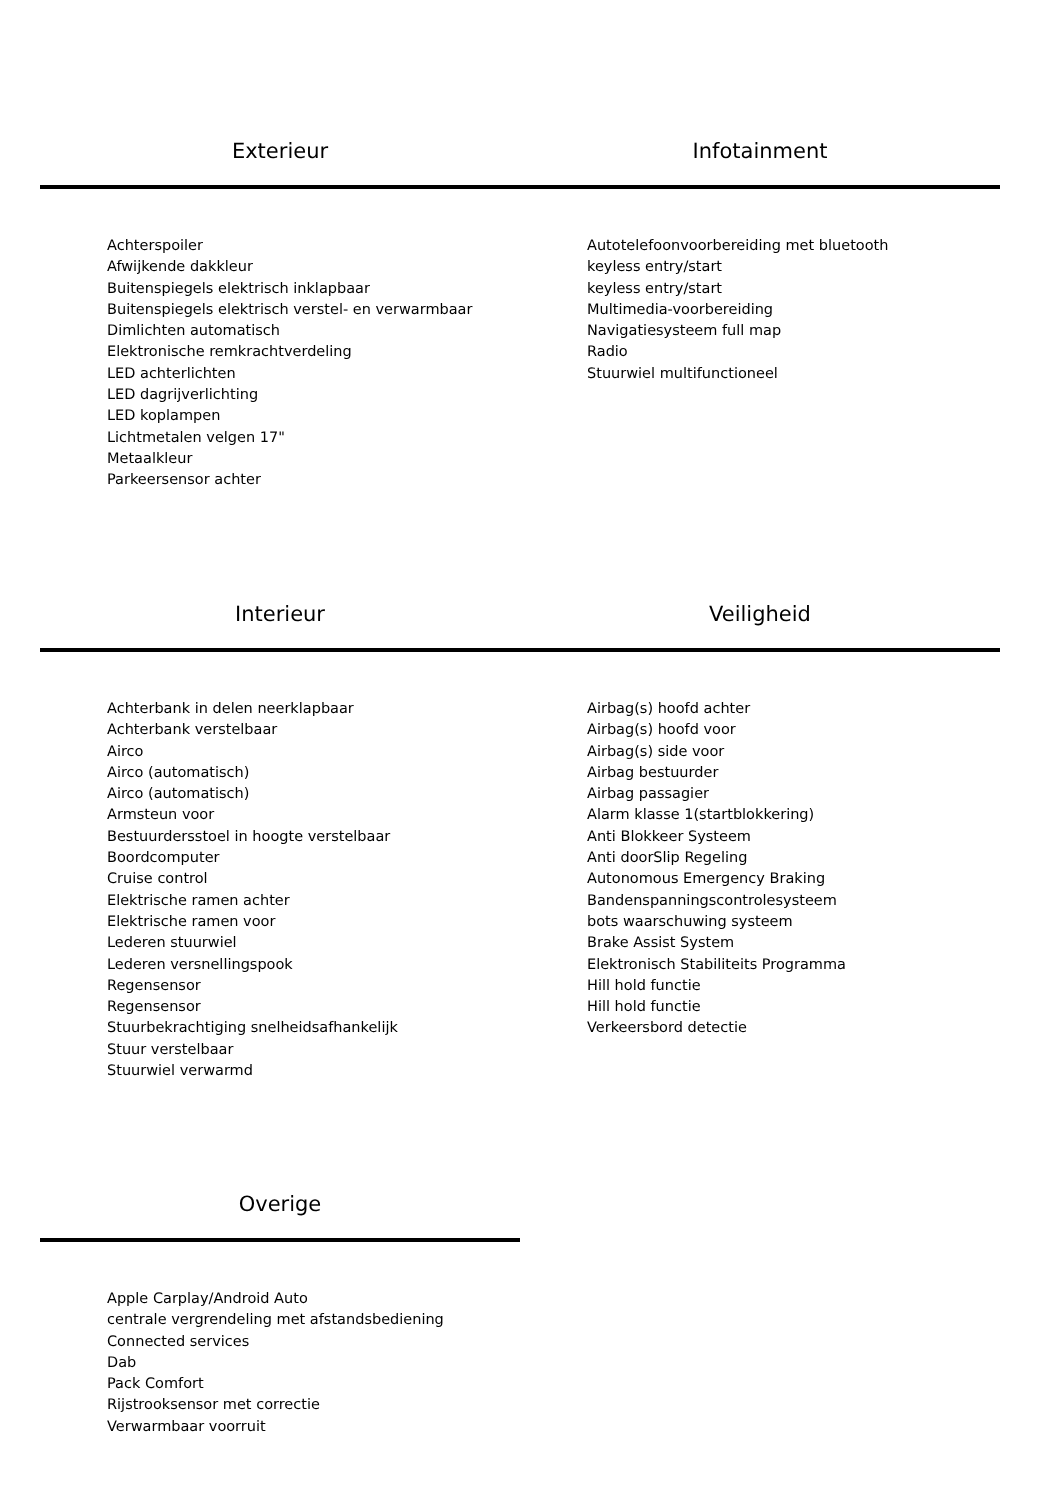Exterieur
Achterspoiler
Afwijkende dakkleur
Buitenspiegels elektrisch inklapbaar
Buitenspiegels elektrisch verstel- en verwarmbaar
Dimlichten automatisch
Elektronische remkrachtverdeling
LED achterlichten
LED dagrijverlichting
LED koplampen
Lichtmetalen velgen 17"
Metaalkleur
Parkeersensor achter
Infotainment
Autotelefoonvoorbereiding met bluetooth
keyless entry/start
keyless entry/start
Multimedia-voorbereiding
Navigatiesysteem full map
Radio
Stuurwiel multifunctioneel
Interieur
Achterbank in delen neerklapbaar
Achterbank verstelbaar
Airco
Airco (automatisch)
Airco (automatisch)
Armsteun voor
Bestuurdersstoel in hoogte verstelbaar
Boordcomputer
Cruise control
Elektrische ramen achter
Elektrische ramen voor
Lederen stuurwiel
Lederen versnellingspook
Regensensor
Regensensor
Stuurbekrachtiging snelheidsafhankelijk
Stuur verstelbaar
Stuurwiel verwarmd
Veiligheid
Airbag(s) hoofd achter
Airbag(s) hoofd voor
Airbag(s) side voor
Airbag bestuurder
Airbag passagier
Alarm klasse 1(startblokkering)
Anti Blokkeer Systeem
Anti doorSlip Regeling
Autonomous Emergency Braking
Bandenspanningscontrolesysteem
bots waarschuwing systeem
Brake Assist System
Elektronisch Stabiliteits Programma
Hill hold functie
Hill hold functie
Verkeersbord detectie
Overige
Apple Carplay/Android Auto
centrale vergrendeling met afstandsbediening
Connected services
Dab
Pack Comfort
Rijstrooksensor met correctie
Verwarmbaar voorruit